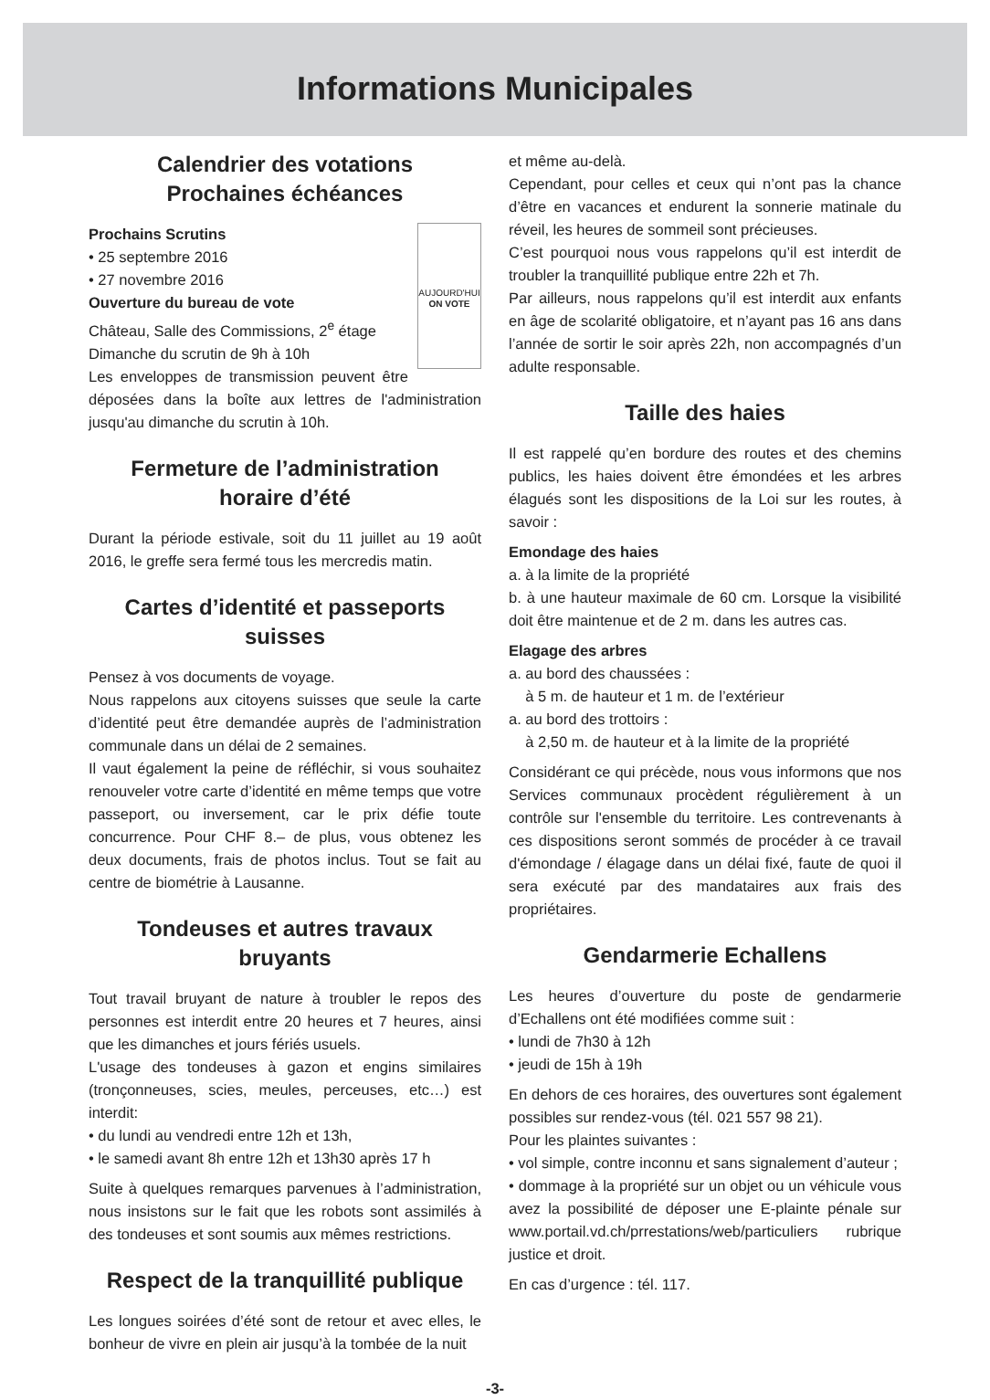Informations Municipales
Calendrier des votations
Prochaines échéances
AUJOURD'HUI
ON VOTE
Prochains Scrutins
• 25 septembre 2016
• 27 novembre 2016
Ouverture du bureau de vote
Château, Salle des Commissions, 2<sup>e</sup> étage
Dimanche du scrutin de 9h à 10h
Les enveloppes de transmission peuvent être déposées dans la boîte aux lettres de l'administration jusqu'au dimanche du scrutin à 10h.
Fermeture de l’administration
horaire d’été
Durant la période estivale, soit du 11 juillet au 19 août 2016, le greffe sera fermé tous les mercredis matin.
Cartes d’identité et passeports suisses
Pensez à vos documents de voyage.
Nous rappelons aux citoyens suisses que seule la carte d’identité peut être demandée auprès de l’administration communale dans un délai de 2 semaines.
Il vaut également la peine de réfléchir, si vous souhaitez renouveler votre carte d’identité en même temps que votre passeport, ou inversement, car le prix défie toute concurrence. Pour CHF 8.– de plus, vous obtenez les deux documents, frais de photos inclus. Tout se fait au centre de biométrie à Lausanne.
Tondeuses et autres travaux bruyants
Tout travail bruyant de nature à troubler le repos des personnes est interdit entre 20 heures et 7 heures, ainsi que les dimanches et jours fériés usuels.
L'usage des tondeuses à gazon et engins similaires (tronçonneuses, scies, meules, perceuses, etc…) est interdit:
• du lundi au vendredi entre 12h et 13h,
• le samedi avant 8h entre 12h et 13h30 après 17 h
Suite à quelques remarques parvenues à l’administration, nous insistons sur le fait que les robots sont assimilés à des tondeuses et sont soumis aux mêmes restrictions.
Respect de la tranquillité publique
Les longues soirées d’été sont de retour et avec elles, le bonheur de vivre en plein air jusqu’à la tombée de la nuit
et même au-delà.
Cependant, pour celles et ceux qui n’ont pas la chance d’être en vacances et endurent la sonnerie matinale du réveil, les heures de sommeil sont précieuses.
C’est pourquoi nous vous rappelons qu’il est interdit de troubler la tranquillité publique entre 22h et 7h.
Par ailleurs, nous rappelons qu’il est interdit aux enfants en âge de scolarité obligatoire, et n’ayant pas 16 ans dans l’année de sortir le soir après 22h, non accompagnés d’un adulte responsable.
Taille des haies
Il est rappelé qu’en bordure des routes et des chemins publics, les haies doivent être émondées et les arbres élagués sont les dispositions de la Loi sur les routes, à savoir :
Emondage des haies
a. à la limite de la propriété
b. à une hauteur maximale de 60 cm. Lorsque la visibilité doit être maintenue et de 2 m. dans les autres cas.
Elagage des arbres
a. au bord des chaussées :
à 5 m. de hauteur et 1 m. de l’extérieur
a. au bord des trottoirs :
à 2,50 m. de hauteur et à la limite de la propriété
Considérant ce qui précède, nous vous informons que nos Services communaux procèdent régulièrement à un contrôle sur l'ensemble du territoire. Les contrevenants à ces dispositions seront sommés de procéder à ce travail d'émondage / élagage dans un délai fixé, faute de quoi il sera exécuté par des mandataires aux frais des propriétaires.
Gendarmerie Echallens
Les heures d’ouverture du poste de gendarmerie d’Echallens ont été modifiées comme suit :
• lundi de 7h30 à 12h
• jeudi de 15h à 19h
En dehors de ces horaires, des ouvertures sont également possibles sur rendez-vous (tél. 021 557 98 21).
Pour les plaintes suivantes :
• vol simple, contre inconnu et sans signalement d’auteur ;
• dommage à la propriété sur un objet ou un véhicule vous avez la possibilité de déposer une E-plainte pénale sur www.portail.vd.ch/prrestations/web/particuliers rubrique justice et droit.
En cas d’urgence : tél. 117.
-3-